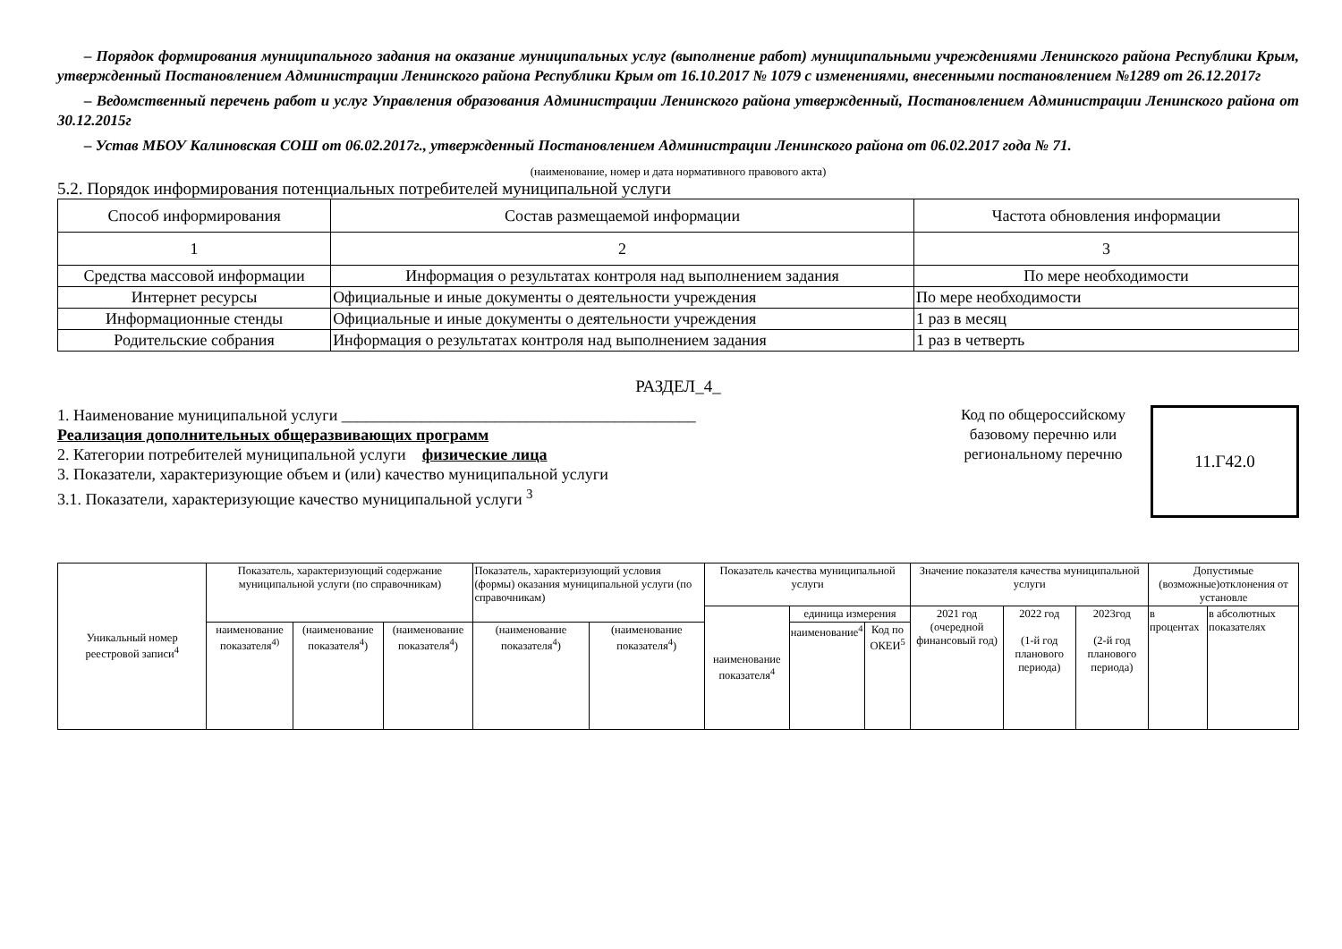– Порядок формирования муниципального задания на оказание муниципальных услуг (выполнение работ) муниципальными учреждениями Ленинского района Республики Крым, утвержденный Постановлением Администрации Ленинского района Республики Крым от 16.10.2017 № 1079 с изменениями, внесенными постановлением №1289 от 26.12.2017г
– Ведомственный перечень работ и услуг Управления образования Администрации Ленинского района утвержденный, Постановлением Администрации Ленинского района от 30.12.2015г
– Устав МБОУ Калиновская СОШ от 06.02.2017г., утвержденный Постановлением Администрации Ленинского района от 06.02.2017 года № 71.
(наименование, номер и дата нормативного правового акта)
5.2. Порядок информирования потенциальных потребителей муниципальной услуги
| Способ информирования | Состав размещаемой информации | Частота обновления информации |
| 1 | 2 | 3 |
| Средства массовой информации | Информация о результатах контроля над выполнением задания | По мере необходимости |
| Интернет ресурсы | Официальные и иные документы о деятельности учреждения | По мере необходимости |
| Информационные стенды | Официальные и иные документы о деятельности учреждения | 1 раз в месяц |
| Родительские собрания | Информация о результатах контроля над выполнением задания | 1 раз в четверть |
РАЗДЕЛ_4_
1. Наименование муниципальной услуги ____________________________________________
Реализация дополнительных общеразвивающих программ
2. Категории потребителей муниципальной услуги физические лица
3. Показатели, характеризующие объем и (или) качество муниципальной услуги
3.1. Показатели, характеризующие качество муниципальной услуги <sup>3</sup>
Код по общероссийскому базовому перечню или региональному перечню
11.Г42.0
| Уникальный номер реестровой записи<sup>4</sup> | Показатель, характеризующий содержание муниципальной услуги (по справочникам) | | | Показатель, характеризующий условия (формы) оказания муниципальной услуги (по справочникам) | | Показатель качества муниципальной услуги | | | Значение показателя качества муниципальной услуги | | | Допустимые (возможные)отклонения от установле | |
| | | | | | | наименование показателя<sup>4</sup> | единица измерения | | 2021 год (очередной финансовый год) | 2022 год (1-й год планового периода) | 2023год (2-й год планового периода) | в процентах | в абсолютных показателях |
| | наименование показателя<sup>4)</sup> | (наименование показателя<sup>4</sup>) | (наименование показателя<sup>4</sup>) | (наименование показателя<sup>4</sup>) | (наименование показателя<sup>4</sup>) | | наименование<sup>4</sup> | Код по ОКЕИ<sup>5</sup> | | | | | |